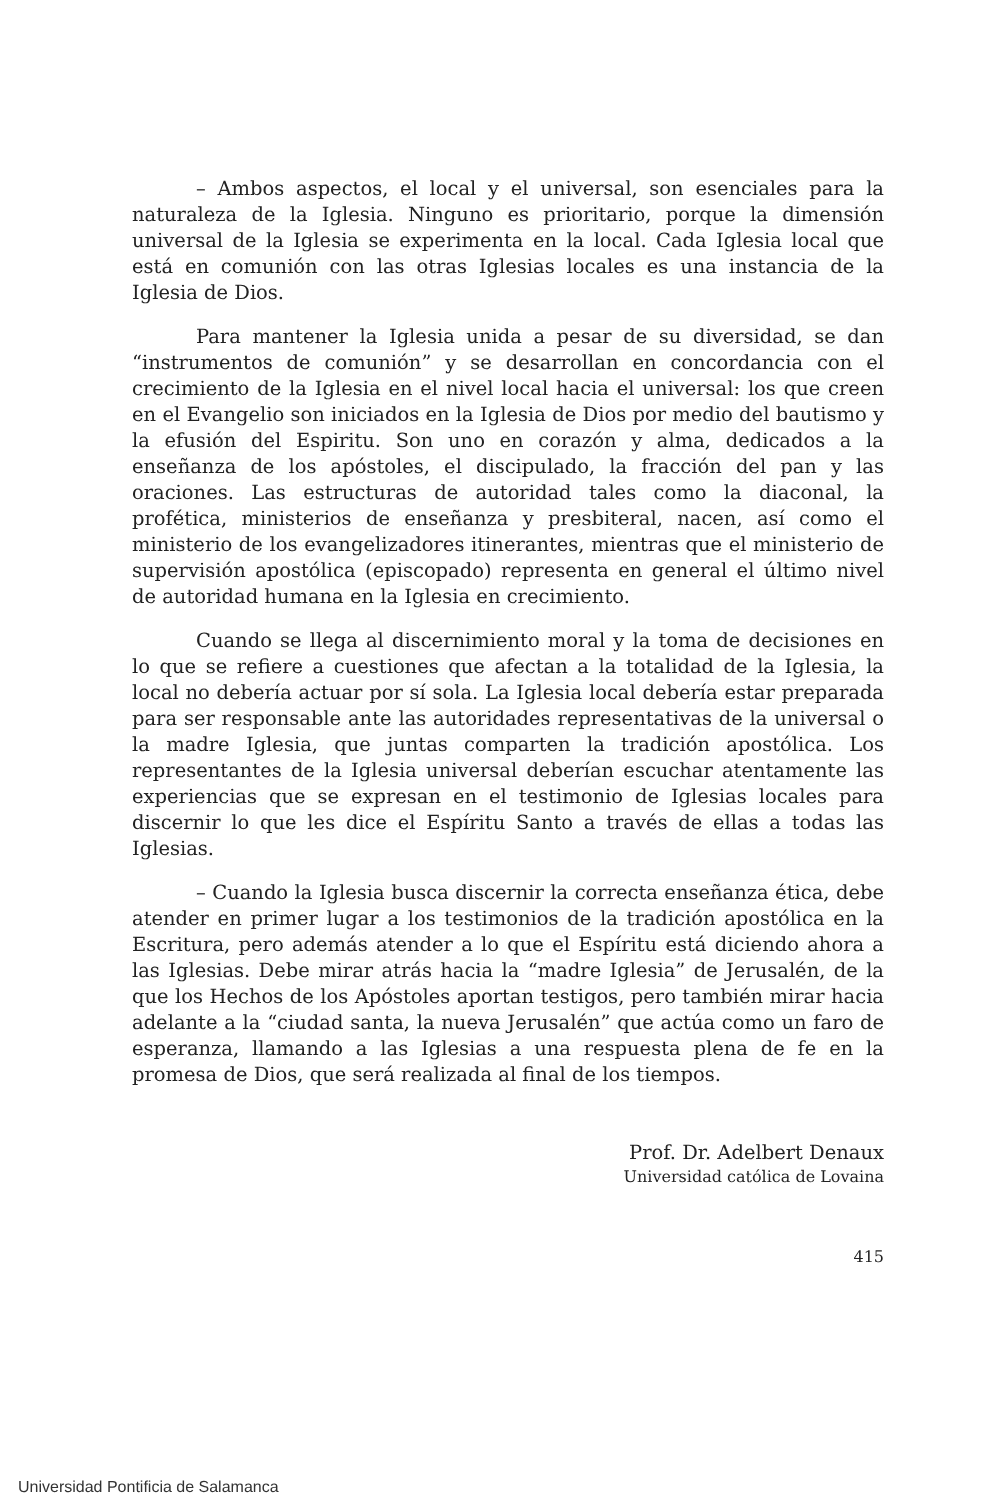– Ambos aspectos, el local y el universal, son esenciales para la naturaleza de la Iglesia. Ninguno es prioritario, porque la dimensión universal de la Iglesia se experimenta en la local. Cada Iglesia local que está en comunión con las otras Iglesias locales es una instancia de la Iglesia de Dios.
Para mantener la Iglesia unida a pesar de su diversidad, se dan “instrumentos de comunión” y se desarrollan en concordancia con el crecimiento de la Iglesia en el nivel local hacia el universal: los que creen en el Evangelio son iniciados en la Iglesia de Dios por medio del bautismo y la efusión del Espiritu. Son uno en corazón y alma, dedicados a la enseñanza de los apóstoles, el discipulado, la fracción del pan y las oraciones. Las estructuras de autoridad tales como la diaconal, la profética, ministerios de enseñanza y presbiteral, nacen, así como el ministerio de los evangelizadores itinerantes, mientras que el ministerio de supervisión apostólica (episcopado) representa en general el último nivel de autoridad humana en la Iglesia en crecimiento.
Cuando se llega al discernimiento moral y la toma de decisiones en lo que se refiere a cuestiones que afectan a la totalidad de la Iglesia, la local no debería actuar por sí sola. La Iglesia local debería estar preparada para ser responsable ante las autoridades representativas de la universal o la madre Iglesia, que juntas comparten la tradición apostólica. Los representantes de la Iglesia universal deberían escuchar atentamente las experiencias que se expresan en el testimonio de Iglesias locales para discernir lo que les dice el Espíritu Santo a través de ellas a todas las Iglesias.
– Cuando la Iglesia busca discernir la correcta enseñanza ética, debe atender en primer lugar a los testimonios de la tradición apostólica en la Escritura, pero además atender a lo que el Espíritu está diciendo ahora a las Iglesias. Debe mirar atrás hacia la “madre Iglesia” de Jerusalén, de la que los Hechos de los Apóstoles aportan testigos, pero también mirar hacia adelante a la “ciudad santa, la nueva Jerusalén” que actúa como un faro de esperanza, llamando a las Iglesias a una respuesta plena de fe en la promesa de Dios, que será realizada al final de los tiempos.
Prof. Dr. Adelbert Denaux
Universidad católica de Lovaina
415
Universidad Pontificia de Salamanca